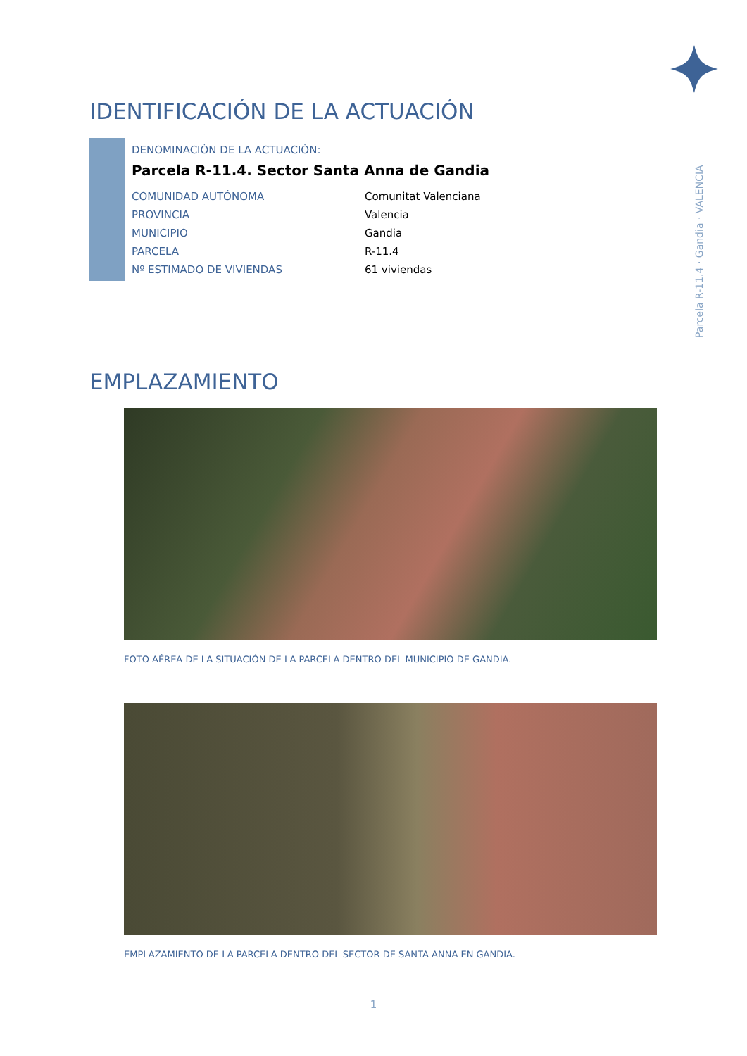Parcela R-11.4 · Gandia · VALENCIA
IDENTIFICACIÓN DE LA ACTUACIÓN
DENOMINACIÓN DE LA ACTUACIÓN:
Parcela R-11.4. Sector Santa Anna de Gandia
| COMUNIDAD AUTÓNOMA | Comunitat Valenciana |
| PROVINCIA | Valencia |
| MUNICIPIO | Gandia |
| PARCELA | R-11.4 |
| Nº ESTIMADO DE VIVIENDAS | 61 viviendas |
EMPLAZAMIENTO
FOTO AÉREA DE LA SITUACIÓN DE LA PARCELA DENTRO DEL MUNICIPIO DE GANDIA.
EMPLAZAMIENTO DE LA PARCELA DENTRO DEL SECTOR DE SANTA ANNA EN GANDIA.
1